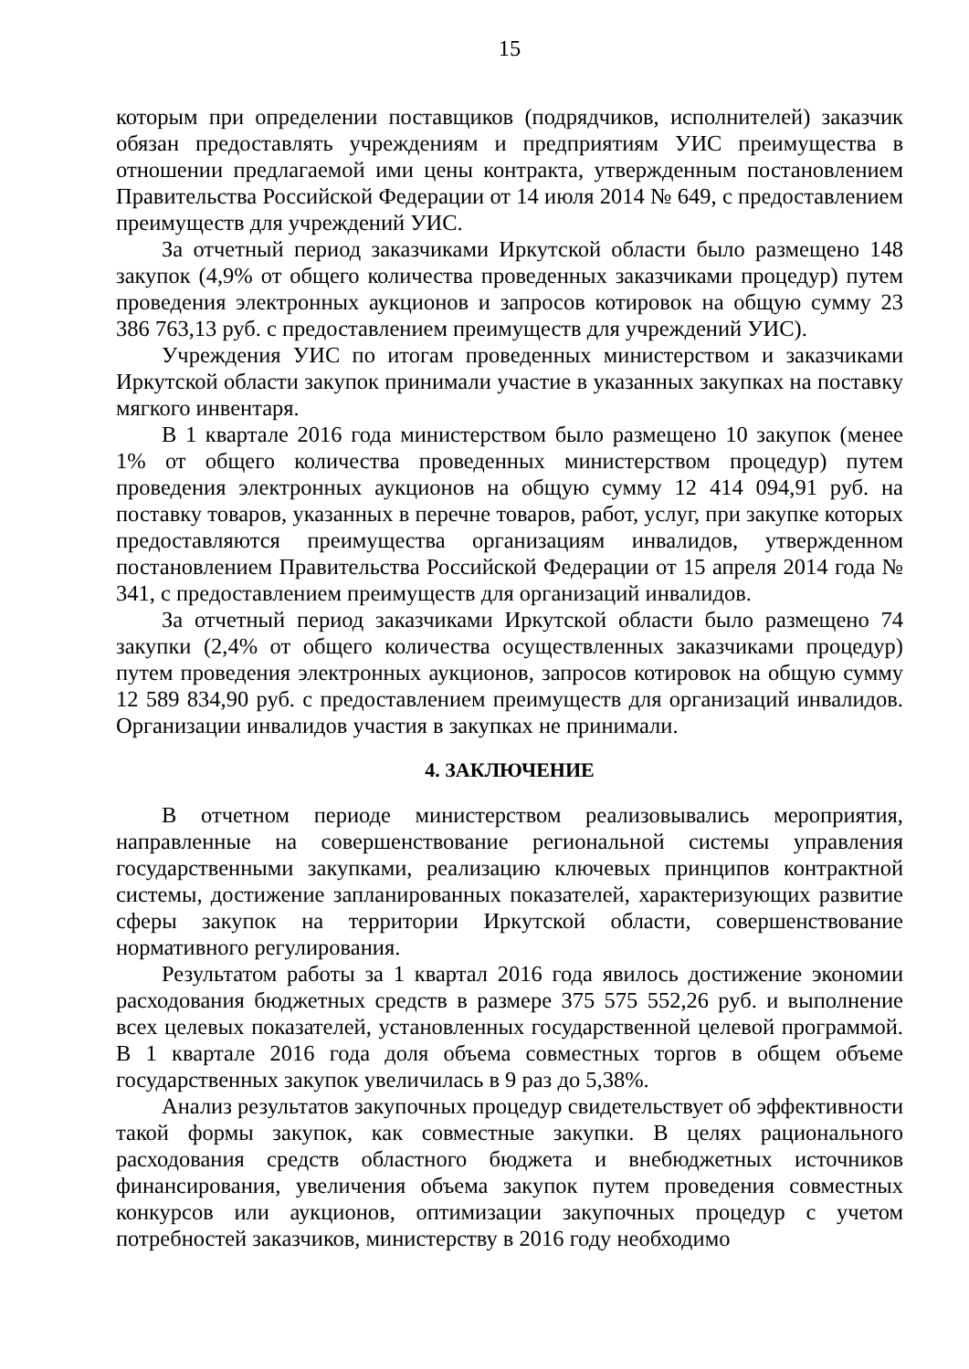15
которым при определении поставщиков (подрядчиков, исполнителей) заказчик обязан предоставлять учреждениям и предприятиям УИС преимущества в отношении предлагаемой ими цены контракта, утвержденным постановлением Правительства Российской Федерации от 14 июля 2014 № 649, с предоставлением преимуществ для учреждений УИС.
За отчетный период заказчиками Иркутской области было размещено 148 закупок (4,9% от общего количества проведенных заказчиками процедур) путем проведения электронных аукционов и запросов котировок на общую сумму 23 386 763,13 руб. с предоставлением преимуществ для учреждений УИС).
Учреждения УИС по итогам проведенных министерством и заказчиками Иркутской области закупок принимали участие в указанных закупках на поставку мягкого инвентаря.
В 1 квартале 2016 года министерством было размещено 10 закупок (менее 1% от общего количества проведенных министерством процедур) путем проведения электронных аукционов на общую сумму 12 414 094,91 руб. на поставку товаров, указанных в перечне товаров, работ, услуг, при закупке которых предоставляются преимущества организациям инвалидов, утвержденном постановлением Правительства Российской Федерации от 15 апреля 2014 года № 341, с предоставлением преимуществ для организаций инвалидов.
За отчетный период заказчиками Иркутской области было размещено 74 закупки (2,4% от общего количества осуществленных заказчиками процедур) путем проведения электронных аукционов, запросов котировок на общую сумму 12 589 834,90 руб. с предоставлением преимуществ для организаций инвалидов. Организации инвалидов участия в закупках не принимали.
4. ЗАКЛЮЧЕНИЕ
В отчетном периоде министерством реализовывались мероприятия, направленные на совершенствование региональной системы управления государственными закупками, реализацию ключевых принципов контрактной системы, достижение запланированных показателей, характеризующих развитие сферы закупок на территории Иркутской области, совершенствование нормативного регулирования.
Результатом работы за 1 квартал 2016 года явилось достижение экономии расходования бюджетных средств в размере 375 575 552,26 руб. и выполнение всех целевых показателей, установленных государственной целевой программой. В 1 квартале 2016 года доля объема совместных торгов в общем объеме государственных закупок увеличилась в 9 раз до 5,38%.
Анализ результатов закупочных процедур свидетельствует об эффективности такой формы закупок, как совместные закупки. В целях рационального расходования средств областного бюджета и внебюджетных источников финансирования, увеличения объема закупок путем проведения совместных конкурсов или аукционов, оптимизации закупочных процедур с учетом потребностей заказчиков, министерству в 2016 году необходимо